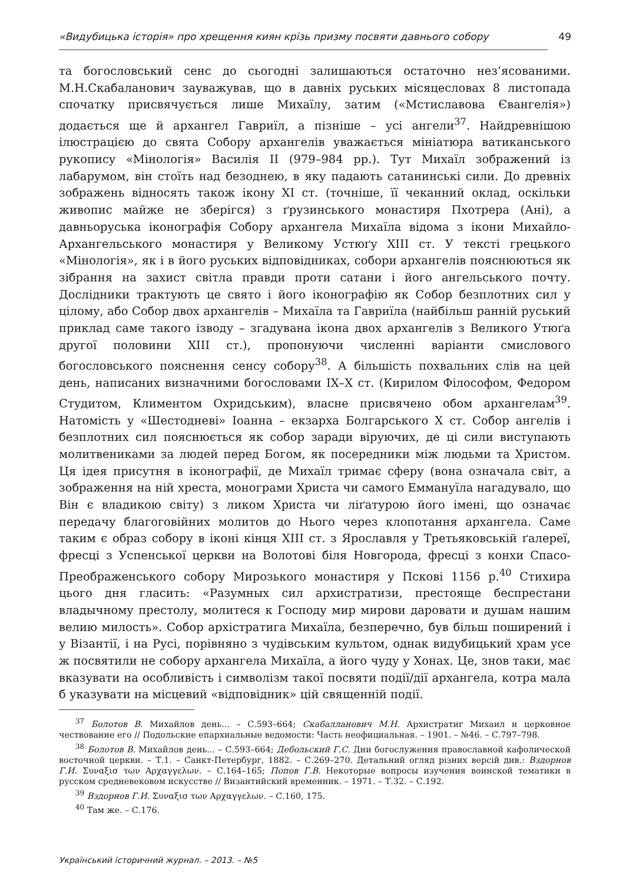«Видубицька історія» про хрещення киян крізь призму посвяти давнього собору 49
та богословський сенс до сьогодні залишаються остаточно нез’ясованими. М.Н.Скабаланович зауважував, що в давніх руських місяцесловах 8 листопада спочатку присвячується лише Михаїлу, затим («Мстиславова Євангелія») додається ще й архангел Гавриїл, а пізніше – усі ангели<sup>37</sup>. Найдревнішою ілюстрацією до свята Собору архангелів уважається мініатюра ватиканського рукопису «Мінологія» Василія ІІ (979–984 рр.). Тут Михаїл зображений із лабарумом, він стоїть над безоднею, в яку падають сатанинські сили. До древніх зображень відносять також ікону ХІ ст. (точніше, її чеканний оклад, оскільки живопис майже не зберігся) з ґрузинського монастиря Пхотрера (Ані), а давньоруська іконографія Собору архангела Михаїла відома з ікони Михайло-Архангельського монастиря у Великому Устюґу ХІІІ ст. У тексті грецького «Мінологія», як і в його руських відповідниках, собори архангелів пояснюються як зібрання на захист світла правди проти сатани і його ангельського почту. Дослідники трактують це свято і його іконографію як Собор безплотних сил у цілому, або Собор двох архангелів – Михаїла та Гавриїла (найбільш ранній руський приклад саме такого ізводу – згадувана ікона двох архангелів з Великого Утюґа другої половини ХІІІ ст.), пропонуючи численні варіанти смислового богословського пояснення сенсу собору<sup>38</sup>. А більшість похвальних слів на цей день, написаних визначними богословами ІХ–Х ст. (Кирилом Філософом, Федором Студитом, Климентом Охридським), власне присвячено обом архангелам<sup>39</sup>. Натомість у «Шестодневі» Іоанна – екзарха Болгарського Х ст. Собор ангелів і безплотних сил пояснюється як собор заради віруючих, де ці сили виступають молитвениками за людей перед Богом, як посередники між людьми та Христом. Ця ідея присутня в іконографії, де Михаїл тримає сферу (вона означала світ, а зображення на ній хреста, монограми Христа чи самого Еммануїла нагадувало, що Він є владикою світу) з ликом Христа чи ліґатурою його імені, що означає передачу благоговійних молитов до Нього через клопотання архангела. Саме таким є образ собору в іконі кінця ХІІІ ст. з Ярославля у Третьяковській ґалереї, фресці з Успенської церкви на Волотові біля Новгорода, фресці з конхи Спасо-Преображенського собору Мирозького монастиря у Пскові 1156 р.<sup>40</sup> Стихира цього дня гласить: «Разумных сил архистратизи, престояще беспрестани владычному престолу, молитеся к Господу мир мирови даровати и душам нашим велию милость». Собор архістратига Михаїла, безперечно, був більш поширений і у Візантії, і на Русі, порівняно з чудівським культом, однак видубицький храм усе ж посвятили не собору архангела Михаїла, а його чуду у Хонах. Це, знов таки, має вказувати на особливість і символізм такої посвяти події/дії архангела, котра мала б указувати на місцевий «відповідник» цій священній події.
<sup>37</sup> Болотов В. Михайлов день... – С.593–664; Скабалланович М.Н. Архистратиг Михаил и церковное чествование его // Подольские епархиальные ведомости: Часть неофициальная. – 1901. – №46. – С.797–798.
<sup>38</sup> Болотов В. Михайлов день... – С.593–664; Дебольский Г.С. Дни богослужения православной кафолической восточной церкви. – Т.1. – Санкт-Петербург, 1882. – С.269–270. Детальний огляд різних версій див.: Вздорнов Г.И. Συναξισ των Αρχαγγελων. – С.164–165; Попов Г.В. Некоторые вопросы изучения воинской тематики в русском средневековом искусстве // Византийский временник. – 1971. – Т.32. – С.192.
<sup>39</sup> Вздорнов Г.И. Συναξισ των Αρχαγγελων. – С.160, 175.
<sup>40</sup> Там же. – С.176.
Український історичний журнал. – 2013. – №5